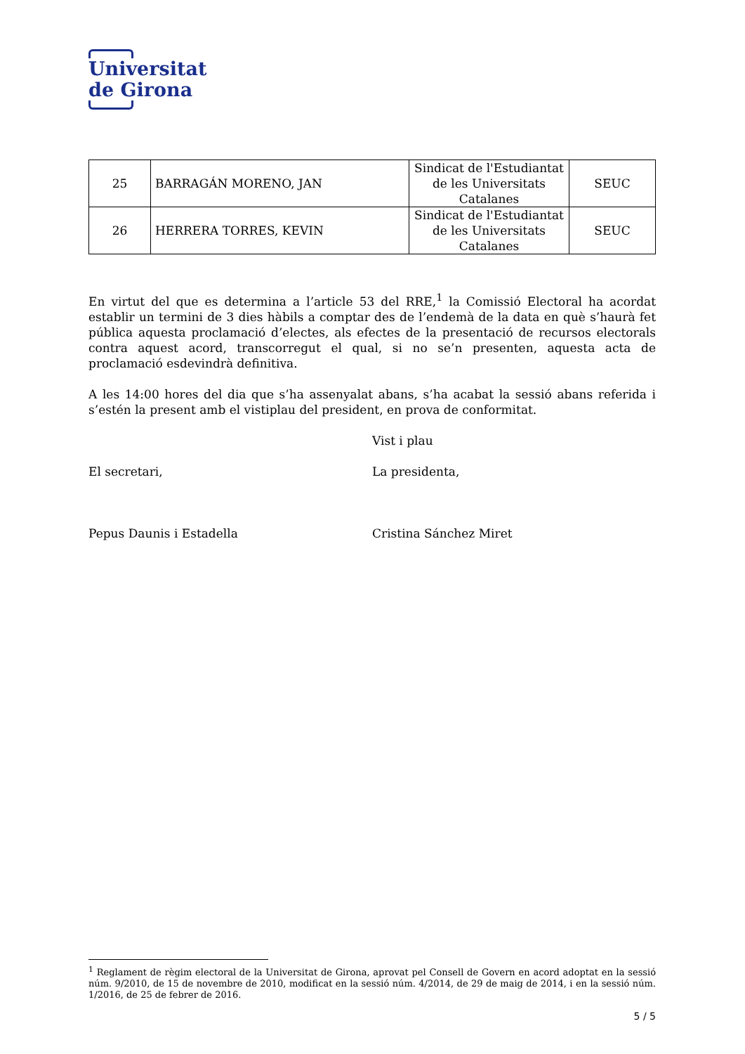Universitat
de Girona
| 25 | BARRAGÁN MORENO, JAN | Sindicat de l'Estudiantat de les Universitats Catalanes | SEUC |
| 26 | HERRERA TORRES, KEVIN | Sindicat de l'Estudiantat de les Universitats Catalanes | SEUC |
En virtut del que es determina a l’article 53 del RRE,<sup>1</sup> la Comissió Electoral ha acordat establir un termini de 3 dies hàbils a comptar des de l’endemà de la data en què s’haurà fet pública aquesta proclamació d’electes, als efectes de la presentació de recursos electorals contra aquest acord, transcorregut el qual, si no se’n presenten, aquesta acta de proclamació esdevindrà definitiva.
A les 14:00 hores del dia que s’ha assenyalat abans, s’ha acabat la sessió abans referida i s’estén la present amb el vistiplau del president, en prova de conformitat.
Vist i plau
El secretari, La presidenta,
Pepus Daunis i Estadella Cristina Sánchez Miret
<sup>1</sup> Reglament de règim electoral de la Universitat de Girona, aprovat pel Consell de Govern en acord adoptat en la sessió núm. 9/2010, de 15 de novembre de 2010, modificat en la sessió núm. 4/2014, de 29 de maig de 2014, i en la sessió núm. 1/2016, de 25 de febrer de 2016.
5 / 5